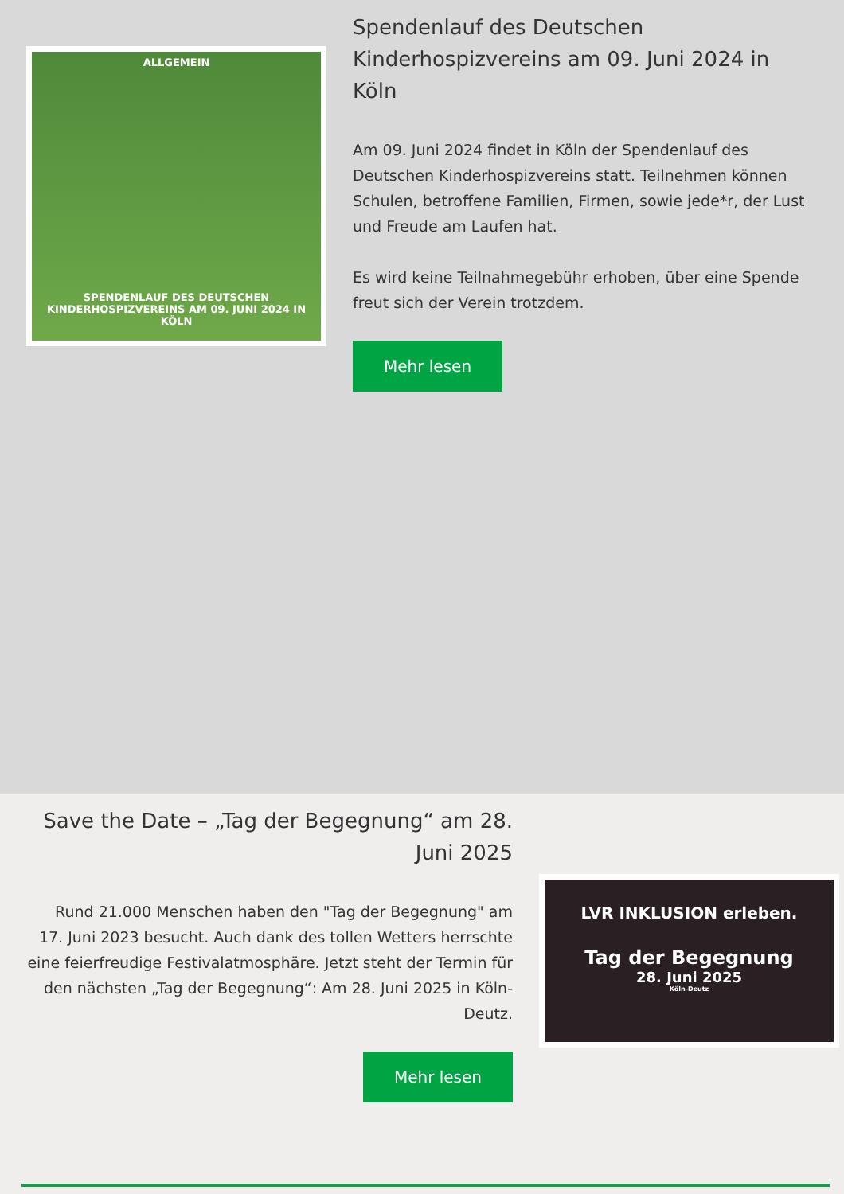ALLGEMEIN
SPENDENLAUF DES DEUTSCHEN KINDERHOSPIZVEREINS AM 09. JUNI 2024 IN KÖLN
Spendenlauf des Deutschen Kinderhospizvereins am 09. Juni 2024 in Köln
Am 09. Juni 2024 findet in Köln der Spendenlauf des Deutschen Kinderhospizvereins statt. Teilnehmen können Schulen, betroffene Familien, Firmen, sowie jede*r, der Lust und Freude am Laufen hat.
Es wird keine Teilnahmegebühr erhoben, über eine Spende freut sich der Verein trotzdem.
Mehr lesen
Save the Date – „Tag der Begegnung“ am 28. Juni 2025
Rund 21.000 Menschen haben den "Tag der Begegnung" am 17. Juni 2023 besucht. Auch dank des tollen Wetters herrschte eine feierfreudige Festivalatmosphäre. Jetzt steht der Termin für den nächsten „Tag der Begegnung“: Am 28. Juni 2025 in Köln-Deutz.
Mehr lesen
LVR INKLUSION erleben.
Tag der Begegnung
28. Juni 2025
Köln-Deutz